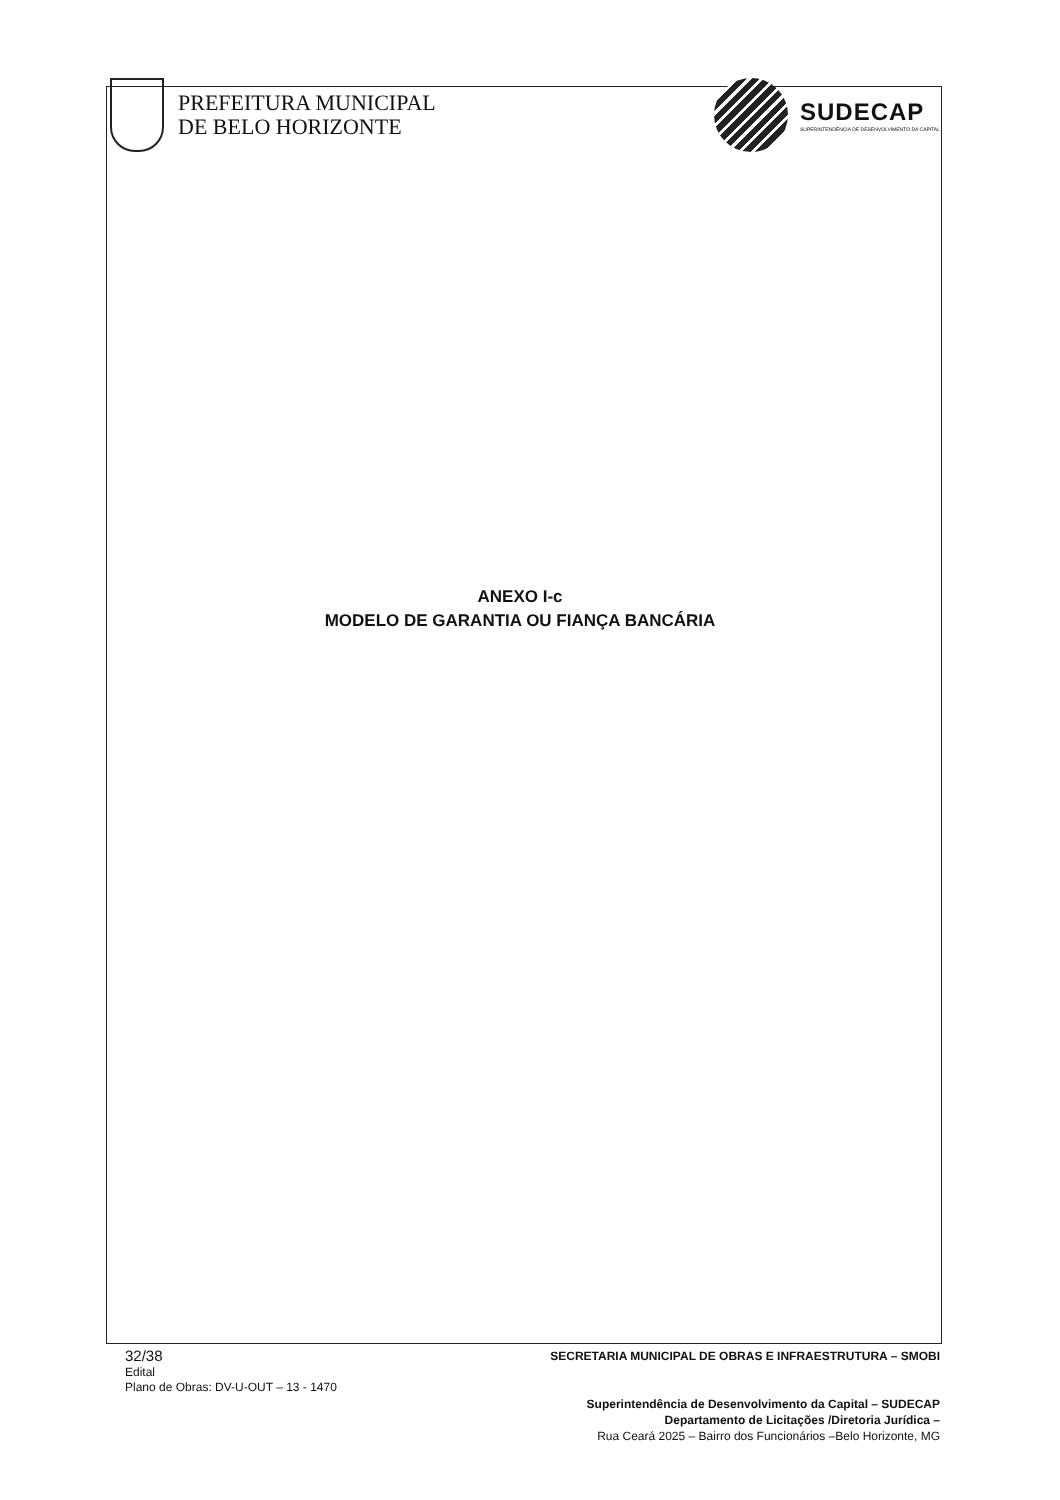PREFEITURA MUNICIPAL
DE BELO HORIZONTE
SUDECAP
SUPERINTENDÊNCIA DE DESENVOLVIMENTO DA CAPITAL
ANEXO I-c
MODELO DE GARANTIA OU FIANÇA BANCÁRIA
32/38
Edital
Plano de Obras: DV-U-OUT – 13 - 1470
SECRETARIA MUNICIPAL DE OBRAS E INFRAESTRUTURA – SMOBI
Superintendência de Desenvolvimento da Capital – SUDECAP
Departamento de Licitações /Diretoria Jurídica –
Rua Ceará 2025 – Bairro dos Funcionários –Belo Horizonte, MG